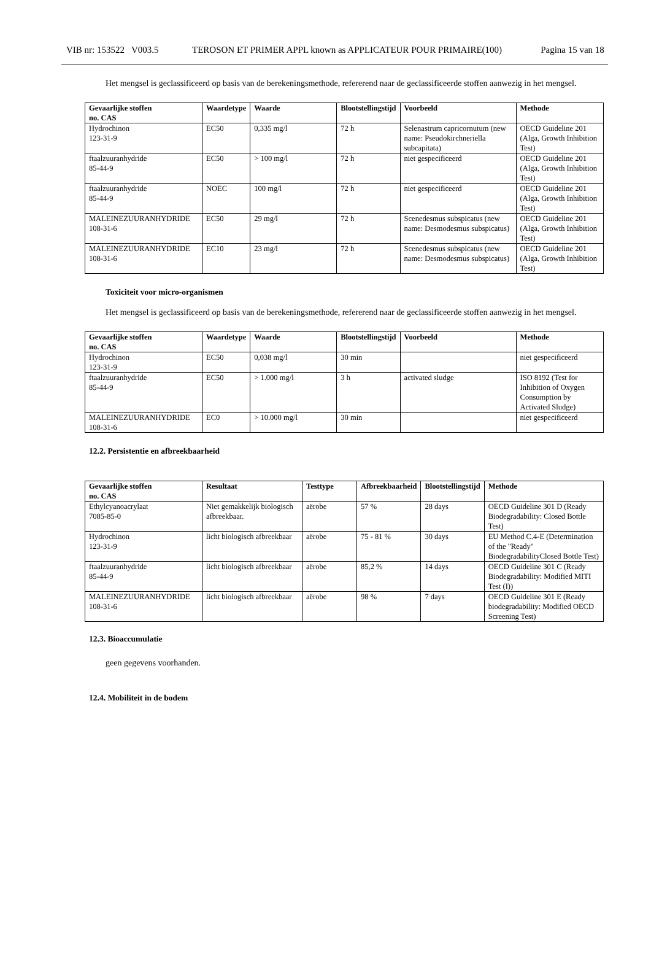VIB nr: 153522 V003.5
TEROSON ET PRIMER APPL known as APPLICATEUR POUR PRIMAIRE(100) Pagina 15 van 18
Het mengsel is geclassificeerd op basis van de berekeningsmethode, refererend naar de geclassificeerde stoffen aanwezig in het mengsel.
| Gevaarlijke stoffen no. CAS | Waardetype | Waarde | Blootstellingstijd | Voorbeeld | Methode |
| --- | --- | --- | --- | --- | --- |
| Hydrochinon 123-31-9 | EC50 | 0,335 mg/l | 72 h | Selenastrum capricornutum (new name: Pseudokirchneriella subcapitata) | OECD Guideline 201 (Alga, Growth Inhibition Test) |
| ftaalzuuranhydride 85-44-9 | EC50 | > 100 mg/l | 72 h | niet gespecificeerd | OECD Guideline 201 (Alga, Growth Inhibition Test) |
| ftaalzuuranhydride 85-44-9 | NOEC | 100 mg/l | 72 h | niet gespecificeerd | OECD Guideline 201 (Alga, Growth Inhibition Test) |
| MALEINEZUURANHYDRIDE 108-31-6 | EC50 | 29 mg/l | 72 h | Scenedesmus subspicatus (new name: Desmodesmus subspicatus) | OECD Guideline 201 (Alga, Growth Inhibition Test) |
| MALEINEZUURANHYDRIDE 108-31-6 | EC10 | 23 mg/l | 72 h | Scenedesmus subspicatus (new name: Desmodesmus subspicatus) | OECD Guideline 201 (Alga, Growth Inhibition Test) |
Toxiciteit voor micro-organismen
Het mengsel is geclassificeerd op basis van de berekeningsmethode, refererend naar de geclassificeerde stoffen aanwezig in het mengsel.
| Gevaarlijke stoffen no. CAS | Waardetype | Waarde | Blootstellingstijd | Voorbeeld | Methode |
| --- | --- | --- | --- | --- | --- |
| Hydrochinon 123-31-9 | EC50 | 0,038 mg/l | 30 min | | niet gespecificeerd |
| ftaalzuuranhydride 85-44-9 | EC50 | > 1.000 mg/l | 3 h | activated sludge | ISO 8192 (Test for Inhibition of Oxygen Consumption by Activated Sludge) |
| MALEINEZUURANHYDRIDE 108-31-6 | EC0 | > 10.000 mg/l | 30 min | | niet gespecificeerd |
12.2. Persistentie en afbreekbaarheid
| Gevaarlijke stoffen no. CAS | Resultaat | Testtype | Afbreekbaarheid | Blootstellingstijd | Methode |
| --- | --- | --- | --- | --- | --- |
| Ethylcyanoacrylaat 7085-85-0 | Niet gemakkelijk biologisch afbreekbaar. | aërobe | 57 % | 28 days | OECD Guideline 301 D (Ready Biodegradability: Closed Bottle Test) |
| Hydrochinon 123-31-9 | licht biologisch afbreekbaar | aërobe | 75 - 81 % | 30 days | EU Method C.4-E (Determination of the "Ready" BiodegradabilityClosed Bottle Test) |
| ftaalzuuranhydride 85-44-9 | licht biologisch afbreekbaar | aërobe | 85,2 % | 14 days | OECD Guideline 301 C (Ready Biodegradability: Modified MITI Test (I)) |
| MALEINEZUURANHYDRIDE 108-31-6 | licht biologisch afbreekbaar | aërobe | 98 % | 7 days | OECD Guideline 301 E (Ready biodegradability: Modified OECD Screening Test) |
12.3. Bioaccumulatie
geen gegevens voorhanden.
12.4. Mobiliteit in de bodem